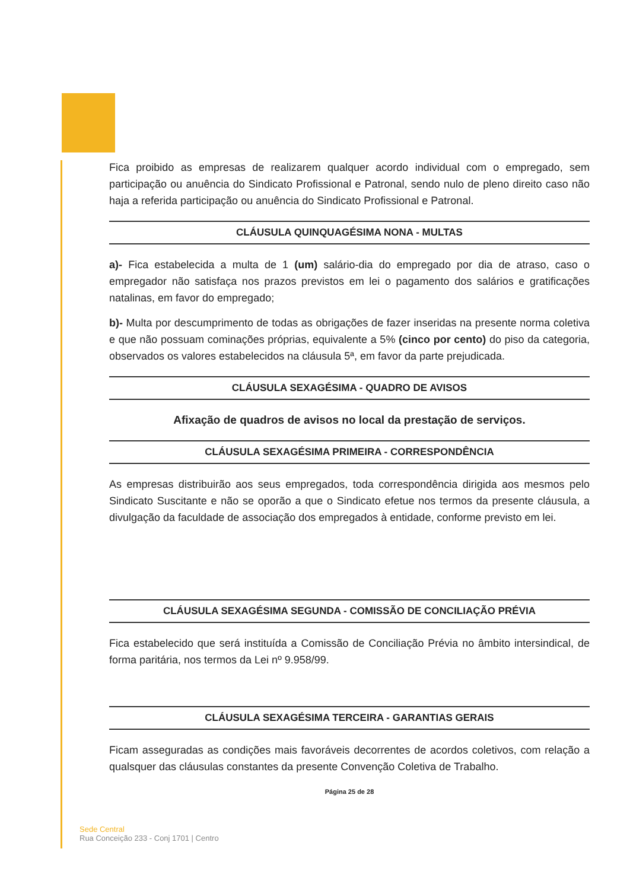Fica proibido as empresas de realizarem qualquer acordo individual com o empregado, sem participação ou anuência do Sindicato Profissional e Patronal, sendo nulo de pleno direito caso não haja a referida participação ou anuência do Sindicato Profissional e Patronal.
CLÁUSULA QUINQUAGÉSIMA NONA - MULTAS
a)- Fica estabelecida a multa de 1 (um) salário-dia do empregado por dia de atraso, caso o empregador não satisfaça nos prazos previstos em lei o pagamento dos salários e gratificações natalinas, em favor do empregado;
b)- Multa por descumprimento de todas as obrigações de fazer inseridas na presente norma coletiva e que não possuam cominações próprias, equivalente a 5% (cinco por cento) do piso da categoria, observados os valores estabelecidos na cláusula 5ª, em favor da parte prejudicada.
CLÁUSULA SEXAGÉSIMA - QUADRO DE AVISOS
Afixação de quadros de avisos no local da prestação de serviços.
CLÁUSULA SEXAGÉSIMA PRIMEIRA - CORRESPONDÊNCIA
As empresas distribuirão aos seus empregados, toda correspondência dirigida aos mesmos pelo Sindicato Suscitante e não se oporão a que o Sindicato efetue nos termos da presente cláusula, a divulgação da faculdade de associação dos empregados à entidade, conforme previsto em lei.
CLÁUSULA SEXAGÉSIMA SEGUNDA - COMISSÃO DE CONCILIAÇÃO PRÉVIA
Fica estabelecido que será instituída a Comissão de Conciliação Prévia no âmbito intersindical, de forma paritária, nos termos da Lei nº 9.958/99.
CLÁUSULA SEXAGÉSIMA TERCEIRA - GARANTIAS GERAIS
Ficam asseguradas as condições mais favoráveis decorrentes de acordos coletivos, com relação a qualsquer das cláusulas constantes da presente Convenção Coletiva de Trabalho.
Página 25 de 28
Sede Central
Rua Conceição 233 - Conj 1701 | Centro